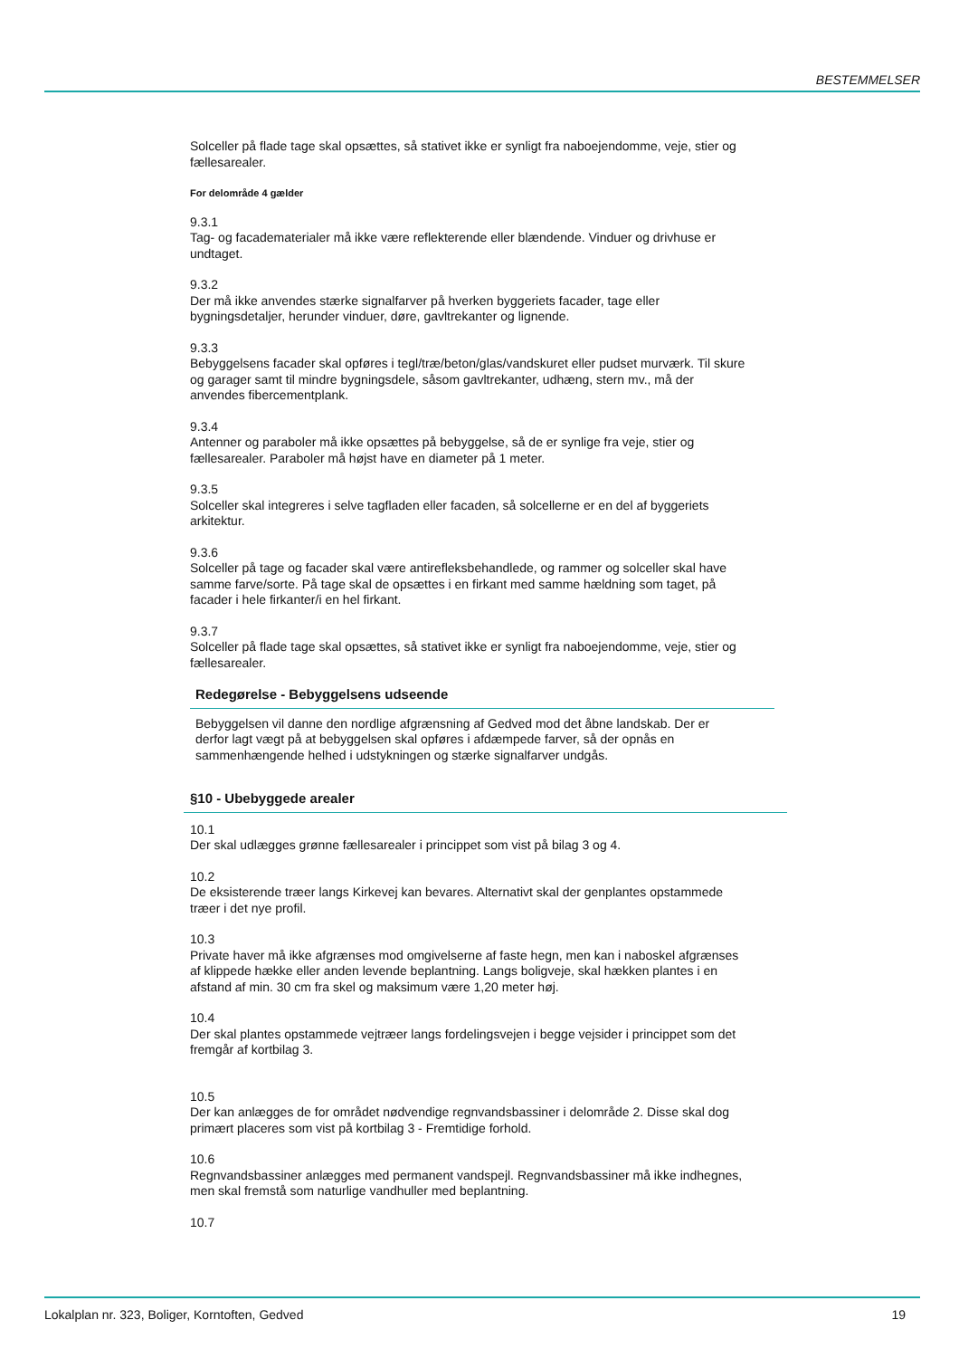BESTEMMELSER
Solceller på flade tage skal opsættes, så stativet ikke er synligt fra naboejendomme, veje, stier og fællesarealer.
For delområde 4 gælder
9.3.1
Tag- og facadematerialer må ikke være reflekterende eller blændende. Vinduer og drivhuse er undtaget.
9.3.2
Der må ikke anvendes stærke signalfarver på hverken byggeriets facader, tage eller bygningsdetaljer, herunder vinduer, døre, gavltrekanter og lignende.
9.3.3
Bebyggelsens facader skal opføres i tegl/træ/beton/glas/vandskuret eller pudset murværk. Til skure og garager samt til mindre bygningsdele, såsom gavltrekanter, udhæng, stern mv., må der anvendes fibercementplank.
9.3.4
Antenner og paraboler må ikke opsættes på bebyggelse, så de er synlige fra veje, stier og fællesarealer. Paraboler må højst have en diameter på 1 meter.
9.3.5
Solceller skal integreres i selve tagfladen eller facaden, så solcellerne er en del af byggeriets arkitektur.
9.3.6
Solceller på tage og facader skal være antirefleksbehandlede, og rammer og solceller skal have samme farve/sorte. På tage skal de opsættes i en firkant med samme hældning som taget, på facader i hele firkanter/i en hel firkant.
9.3.7
Solceller på flade tage skal opsættes, så stativet ikke er synligt fra naboejendomme, veje, stier og fællesarealer.
Redegørelse - Bebyggelsens udseende
Bebyggelsen vil danne den nordlige afgrænsning af Gedved mod det åbne landskab. Der er derfor lagt vægt på at bebyggelsen skal opføres i afdæmpede farver, så der opnås en sammenhængende helhed i udstykningen og stærke signalfarver undgås.
§10 - Ubebyggede arealer
10.1
Der skal udlægges grønne fællesarealer i princippet som vist på bilag 3 og 4.
10.2
De eksisterende træer langs Kirkevej kan bevares. Alternativt skal der genplantes opstammede træer i det nye profil.
10.3
Private haver må ikke afgrænses mod omgivelserne af faste hegn, men kan i naboskel afgrænses af klippede hække eller anden levende beplantning. Langs boligveje, skal hækken plantes i en afstand af min. 30 cm fra skel og maksimum være 1,20 meter høj.
10.4
Der skal plantes opstammede vejtræer langs fordelingsvejen i begge vejsider i princippet som det fremgår af kortbilag 3.
10.5
Der kan anlægges de for området nødvendige regnvandsbassiner i delområde 2. Disse skal dog primært placeres som vist på kortbilag 3 - Fremtidige forhold.
10.6
Regnvandsbassiner anlægges med permanent vandspejl. Regnvandsbassiner må ikke indhegnes, men skal fremstå som naturlige vandhuller med beplantning.
10.7
Lokalplan nr. 323, Boliger, Korntoften, Gedved 19